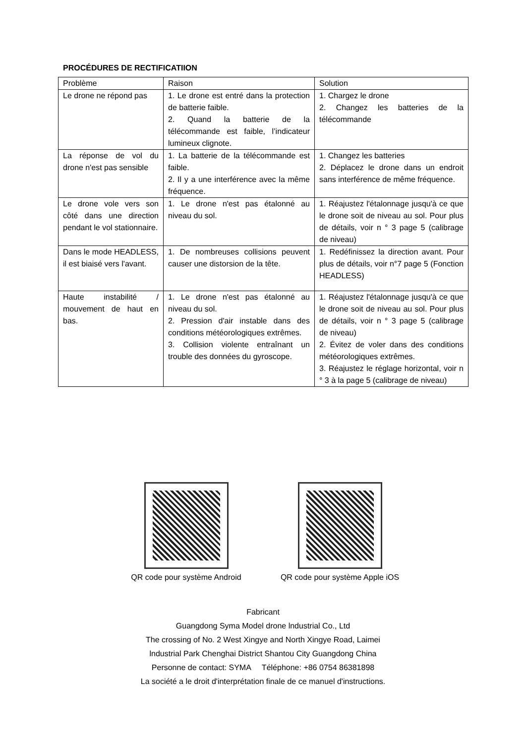PROCÉDURES DE RECTIFICATIION
| Problème | Raison | Solution |
| --- | --- | --- |
| Le drone ne répond pas | 1. Le drone est entré dans la protection de batterie faible. 2. Quand la batterie de la télécommande est faible, l’indicateur lumineux clignote. | 1. Chargez le drone 2. Changez les batteries de la télécommande |
| La réponse de vol du drone n'est pas sensible | 1. La batterie de la télécommande est faible. 2. Il y a une interférence avec la même fréquence. | 1. Changez les batteries 2. Déplacez le drone dans un endroit sans interférence de même fréquence. |
| Le drone vole vers son côté dans une direction pendant le vol stationnaire. | 1. Le drone n'est pas étalonné au niveau du sol. | 1. Réajustez l'étalonnage jusqu'à ce que le drone soit de niveau au sol. Pour plus de détails, voir n ° 3 page 5 (calibrage de niveau) |
| Dans le mode HEADLESS, il est biaisé vers l'avant. | 1. De nombreuses collisions peuvent causer une distorsion de la tête. | 1. Redéfinissez la direction avant. Pour plus de détails, voir n°7 page 5 (Fonction HEADLESS) |
| Haute instabilité / mouvement de haut en bas. | 1. Le drone n'est pas étalonné au niveau du sol. 2. Pression d'air instable dans des conditions météorologiques extrêmes. 3. Collision violente entraînant un trouble des données du gyroscope. | 1. Réajustez l'étalonnage jusqu'à ce que le drone soit de niveau au sol. Pour plus de détails, voir n ° 3 page 5 (calibrage de niveau) 2. Évitez de voler dans des conditions météorologiques extrêmes. 3. Réajustez le réglage horizontal, voir n ° 3 à la page 5 (calibrage de niveau) |
QR code pour système Android
QR code pour système Apple iOS
Fabricant
Guangdong Syma Model drone lndustrial Co., Ltd
The crossing of No. 2 West Xingye and North Xingye Road, Laimei
lndustrial Park Chenghai District Shantou City Guangdong China
Personne de contact: SYMA Téléphone: +86 0754 86381898
La société a le droit d'interprétation finale de ce manuel d'instructions.